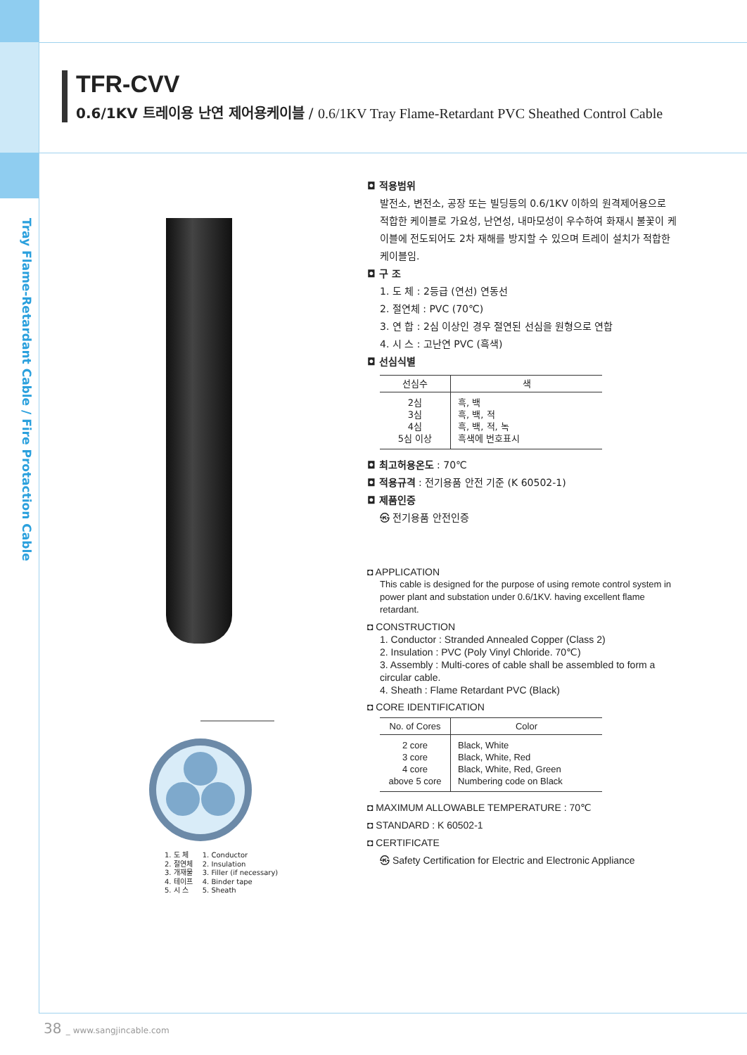Tray Flame-Retardant Cable / Fire Protaction Cable
TFR-CVV
0.6/1KV 트레이용 난연 제어용케이블 / 0.6/1KV Tray Flame-Retardant PVC Sheathed Control Cable
1. 도 체
2. 절연체
3. 개재물
4. 테이프
5. 시 스
1. Conductor
2. Insulation
3. Filler (if necessary)
4. Binder tape
5. Sheath
◘ 적용범위
발전소, 변전소, 공장 또는 빌딩등의 0.6/1KV 이하의 원격제어용으로 적합한 케이블로 가요성, 난연성, 내마모성이 우수하여 화재시 불꽃이 케이블에 전도되어도 2차 재해를 방지할 수 있으며 트레이 설치가 적합한 케이블임.
◘ 구 조
1. 도 체 : 2등급 (연선) 연동선
2. 절연체 : PVC (70℃)
3. 연 합 : 2심 이상인 경우 절연된 선심을 원형으로 연합
4. 시 스 : 고난연 PVC (흑색)
◘ 선심식별
| 선심수 | 색 |
| --- | --- |
| 2심 3심 4심 5심 이상 | 흑, 백 흑, 백, 적 흑, 백, 적, 녹 흑색에 번호표시 |
◘ 최고허용온도 : 70℃
◘ 적용규격 : 전기용품 안전 기준 (K 60502-1)
◘ 제품인증
㉿ 전기용품 안전인증
◘ APPLICATION
This cable is designed for the purpose of using remote control system in power plant and substation under 0.6/1KV. having excellent flame retardant.
◘ CONSTRUCTION
1. Conductor : Stranded Annealed Copper (Class 2)
2. Insulation : PVC (Poly Vinyl Chloride. 70℃)
3. Assembly : Multi-cores of cable shall be assembled to form a circular cable.
4. Sheath : Flame Retardant PVC (Black)
◘ CORE IDENTIFICATION
| No. of Cores | Color |
| --- | --- |
| 2 core 3 core 4 core above 5 core | Black, White Black, White, Red Black, White, Red, Green Numbering code on Black |
◘ MAXIMUM ALLOWABLE TEMPERATURE : 70℃
◘ STANDARD : K 60502-1
◘ CERTIFICATE
㉿ Safety Certification for Electric and Electronic Appliance
38 _ www.sangjincable.com